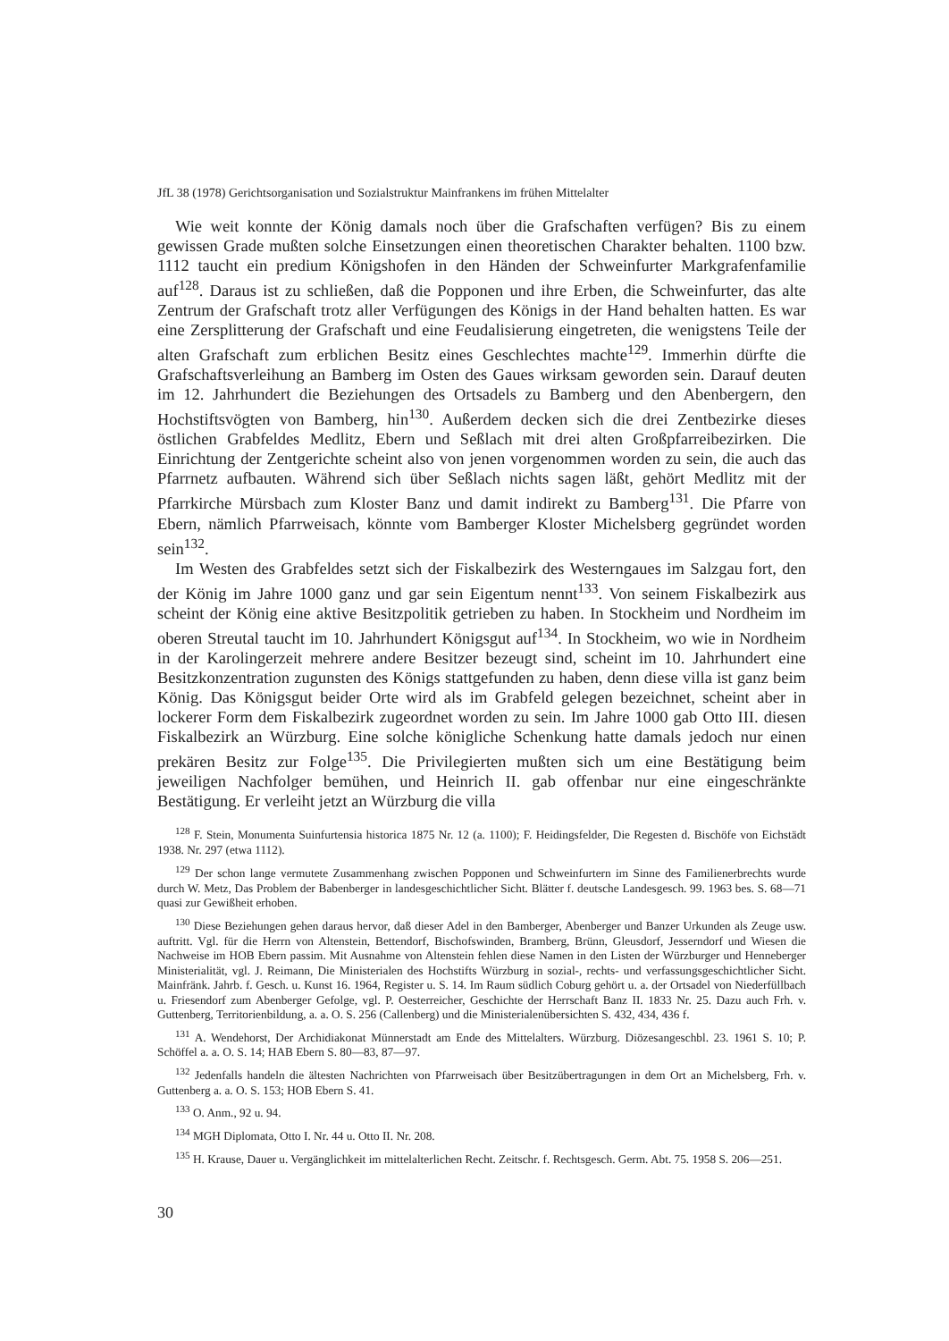JfL 38 (1978) Gerichtsorganisation und Sozialstruktur Mainfrankens im frühen Mittelalter
Wie weit konnte der König damals noch über die Grafschaften verfügen? Bis zu einem gewissen Grade mußten solche Einsetzungen einen theoretischen Charakter behalten. 1100 bzw. 1112 taucht ein predium Königshofen in den Händen der Schweinfurter Markgrafenfamilie auf<sup>128</sup>. Daraus ist zu schließen, daß die Popponen und ihre Erben, die Schweinfurter, das alte Zentrum der Grafschaft trotz aller Verfügungen des Königs in der Hand behalten hatten. Es war eine Zersplitterung der Grafschaft und eine Feudalisierung eingetreten, die wenigstens Teile der alten Grafschaft zum erblichen Besitz eines Geschlechtes machte<sup>129</sup>. Immerhin dürfte die Grafschaftsverleihung an Bamberg im Osten des Gaues wirksam geworden sein. Darauf deuten im 12. Jahrhundert die Beziehungen des Ortsadels zu Bamberg und den Abenbergern, den Hochstiftsvögten von Bamberg, hin<sup>130</sup>. Außerdem decken sich die drei Zentbezirke dieses östlichen Grabfeldes Medlitz, Ebern und Seßlach mit drei alten Großpfarreibezirken. Die Einrichtung der Zentgerichte scheint also von jenen vorgenommen worden zu sein, die auch das Pfarrnetz aufbauten. Während sich über Seßlach nichts sagen läßt, gehört Medlitz mit der Pfarrkirche Mürsbach zum Kloster Banz und damit indirekt zu Bamberg<sup>131</sup>. Die Pfarre von Ebern, nämlich Pfarrweisach, könnte vom Bamberger Kloster Michelsberg gegründet worden sein<sup>132</sup>.
Im Westen des Grabfeldes setzt sich der Fiskalbezirk des Westerngaues im Salzgau fort, den der König im Jahre 1000 ganz und gar sein Eigentum nennt<sup>133</sup>. Von seinem Fiskalbezirk aus scheint der König eine aktive Besitzpolitik getrieben zu haben. In Stockheim und Nordheim im oberen Streutal taucht im 10. Jahrhundert Königsgut auf<sup>134</sup>. In Stockheim, wo wie in Nordheim in der Karolingerzeit mehrere andere Besitzer bezeugt sind, scheint im 10. Jahrhundert eine Besitzkonzentration zugunsten des Königs stattgefunden zu haben, denn diese villa ist ganz beim König. Das Königsgut beider Orte wird als im Grabfeld gelegen bezeichnet, scheint aber in lockerer Form dem Fiskalbezirk zugeordnet worden zu sein. Im Jahre 1000 gab Otto III. diesen Fiskalbezirk an Würzburg. Eine solche königliche Schenkung hatte damals jedoch nur einen prekären Besitz zur Folge<sup>135</sup>. Die Privilegierten mußten sich um eine Bestätigung beim jeweiligen Nachfolger bemühen, und Heinrich II. gab offenbar nur eine eingeschränkte Bestätigung. Er verleiht jetzt an Würzburg die villa
<sup>128</sup> F. Stein, Monumenta Suinfurtensia historica 1875 Nr. 12 (a. 1100); F. Heidingsfelder, Die Regesten d. Bischöfe von Eichstädt 1938. Nr. 297 (etwa 1112).
<sup>129</sup> Der schon lange vermutete Zusammenhang zwischen Popponen und Schweinfurtern im Sinne des Familienerbrechts wurde durch W. Metz, Das Problem der Babenberger in landesgeschichtlicher Sicht. Blätter f. deutsche Landesgesch. 99. 1963 bes. S. 68—71 quasi zur Gewißheit erhoben.
<sup>130</sup> Diese Beziehungen gehen daraus hervor, daß dieser Adel in den Bamberger, Abenberger und Banzer Urkunden als Zeuge usw. auftritt. Vgl. für die Herrn von Altenstein, Bettendorf, Bischofswinden, Bramberg, Brünn, Gleusdorf, Jesserndorf und Wiesen die Nachweise im HOB Ebern passim. Mit Ausnahme von Altenstein fehlen diese Namen in den Listen der Würzburger und Henneberger Ministerialität, vgl. J. Reimann, Die Ministerialen des Hochstifts Würzburg in sozial-, rechts- und verfassungsgeschichtlicher Sicht. Mainfränk. Jahrb. f. Gesch. u. Kunst 16. 1964, Register u. S. 14. Im Raum südlich Coburg gehört u. a. der Ortsadel von Niederfüllbach u. Friesendorf zum Abenberger Gefolge, vgl. P. Oesterreicher, Geschichte der Herrschaft Banz II. 1833 Nr. 25. Dazu auch Frh. v. Guttenberg, Territorienbildung, a. a. O. S. 256 (Callenberg) und die Ministerialenübersichten S. 432, 434, 436 f.
<sup>131</sup> A. Wendehorst, Der Archidiakonat Münnerstadt am Ende des Mittelalters. Würzburg. Diözesangeschbl. 23. 1961 S. 10; P. Schöffel a. a. O. S. 14; HAB Ebern S. 80—83, 87—97.
<sup>132</sup> Jedenfalls handeln die ältesten Nachrichten von Pfarrweisach über Besitzübertragungen in dem Ort an Michelsberg, Frh. v. Guttenberg a. a. O. S. 153; HOB Ebern S. 41.
<sup>133</sup> O. Anm., 92 u. 94.
<sup>134</sup> MGH Diplomata, Otto I. Nr. 44 u. Otto II. Nr. 208.
<sup>135</sup> H. Krause, Dauer u. Vergänglichkeit im mittelalterlichen Recht. Zeitschr. f. Rechtsgesch. Germ. Abt. 75. 1958 S. 206—251.
30